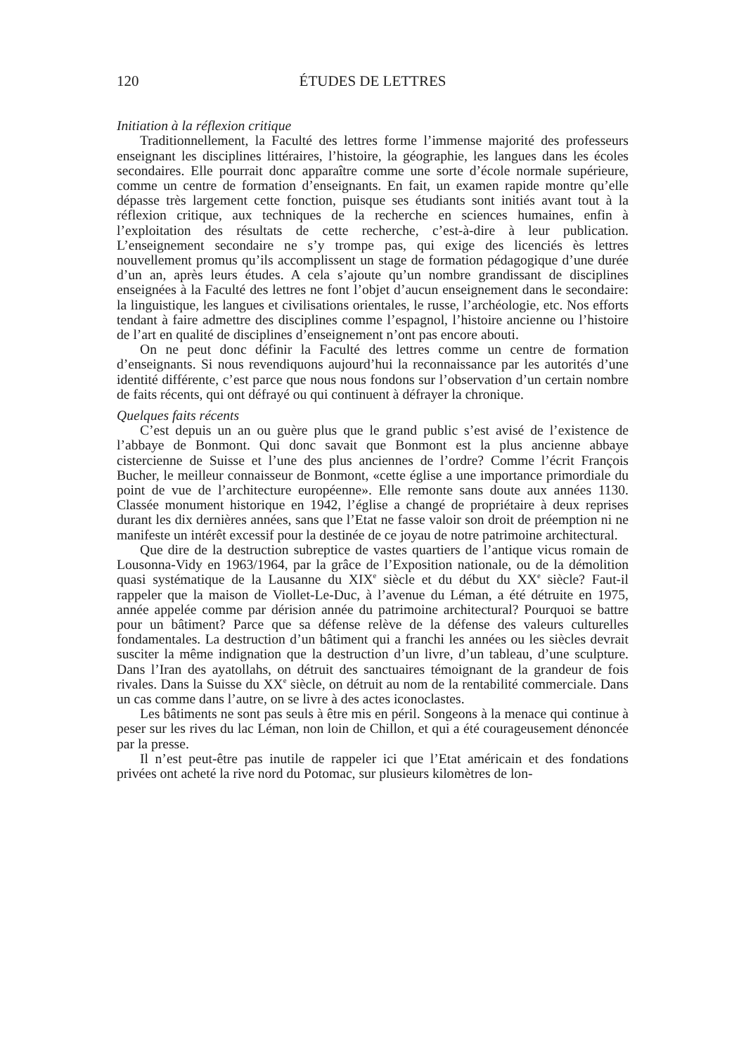120 ÉTUDES DE LETTRES
Initiation à la réflexion critique
Traditionnellement, la Faculté des lettres forme l’immense majorité des professeurs enseignant les disciplines littéraires, l’histoire, la géographie, les langues dans les écoles secondaires. Elle pourrait donc apparaître comme une sorte d’école normale supérieure, comme un centre de formation d’enseignants. En fait, un examen rapide montre qu’elle dépasse très largement cette fonction, puisque ses étudiants sont initiés avant tout à la réflexion critique, aux techniques de la recherche en sciences humaines, enfin à l’exploitation des résultats de cette recherche, c’est-à-dire à leur publication. L’enseignement secondaire ne s’y trompe pas, qui exige des licenciés ès lettres nouvellement promus qu’ils accomplissent un stage de formation pédagogique d’une durée d’un an, après leurs études. A cela s’ajoute qu’un nombre grandissant de disciplines enseignées à la Faculté des lettres ne font l’objet d’aucun enseignement dans le secondaire: la linguistique, les langues et civilisations orientales, le russe, l’archéologie, etc. Nos efforts tendant à faire admettre des disciplines comme l’espagnol, l’histoire ancienne ou l’histoire de l’art en qualité de disciplines d’enseignement n’ont pas encore abouti.
On ne peut donc définir la Faculté des lettres comme un centre de formation d’enseignants. Si nous revendiquons aujourd’hui la reconnaissance par les autorités d’une identité différente, c’est parce que nous nous fondons sur l’observation d’un certain nombre de faits récents, qui ont défrayé ou qui continuent à défrayer la chronique.
Quelques faits récents
C’est depuis un an ou guère plus que le grand public s’est avisé de l’existence de l’abbaye de Bonmont. Qui donc savait que Bonmont est la plus ancienne abbaye cistercienne de Suisse et l’une des plus anciennes de l’ordre? Comme l’écrit François Bucher, le meilleur connaisseur de Bonmont, «cette église a une importance primordiale du point de vue de l’architecture européenne». Elle remonte sans doute aux années 1130. Classée monument historique en 1942, l’église a changé de propriétaire à deux reprises durant les dix dernières années, sans que l’Etat ne fasse valoir son droit de préemption ni ne manifeste un intérêt excessif pour la destinée de ce joyau de notre patrimoine architectural.
Que dire de la destruction subreptice de vastes quartiers de l’antique vicus romain de Lousonna-Vidy en 1963/1964, par la grâce de l’Exposition nationale, ou de la démolition quasi systématique de la Lausanne du XIX<sup>e</sup> siècle et du début du XX<sup>e</sup> siècle? Faut-il rappeler que la maison de Viollet-Le-Duc, à l’avenue du Léman, a été détruite en 1975, année appelée comme par dérision année du patrimoine architectural? Pourquoi se battre pour un bâtiment? Parce que sa défense relève de la défense des valeurs culturelles fondamentales. La destruction d’un bâtiment qui a franchi les années ou les siècles devrait susciter la même indignation que la destruction d’un livre, d’un tableau, d’une sculpture. Dans l’Iran des ayatollahs, on détruit des sanctuaires témoignant de la grandeur de fois rivales. Dans la Suisse du XX<sup>e</sup> siècle, on détruit au nom de la rentabilité commerciale. Dans un cas comme dans l’autre, on se livre à des actes iconoclastes.
Les bâtiments ne sont pas seuls à être mis en péril. Songeons à la menace qui continue à peser sur les rives du lac Léman, non loin de Chillon, et qui a été courageusement dénoncée par la presse.
Il n’est peut-être pas inutile de rappeler ici que l’Etat américain et des fondations privées ont acheté la rive nord du Potomac, sur plusieurs kilomètres de lon-